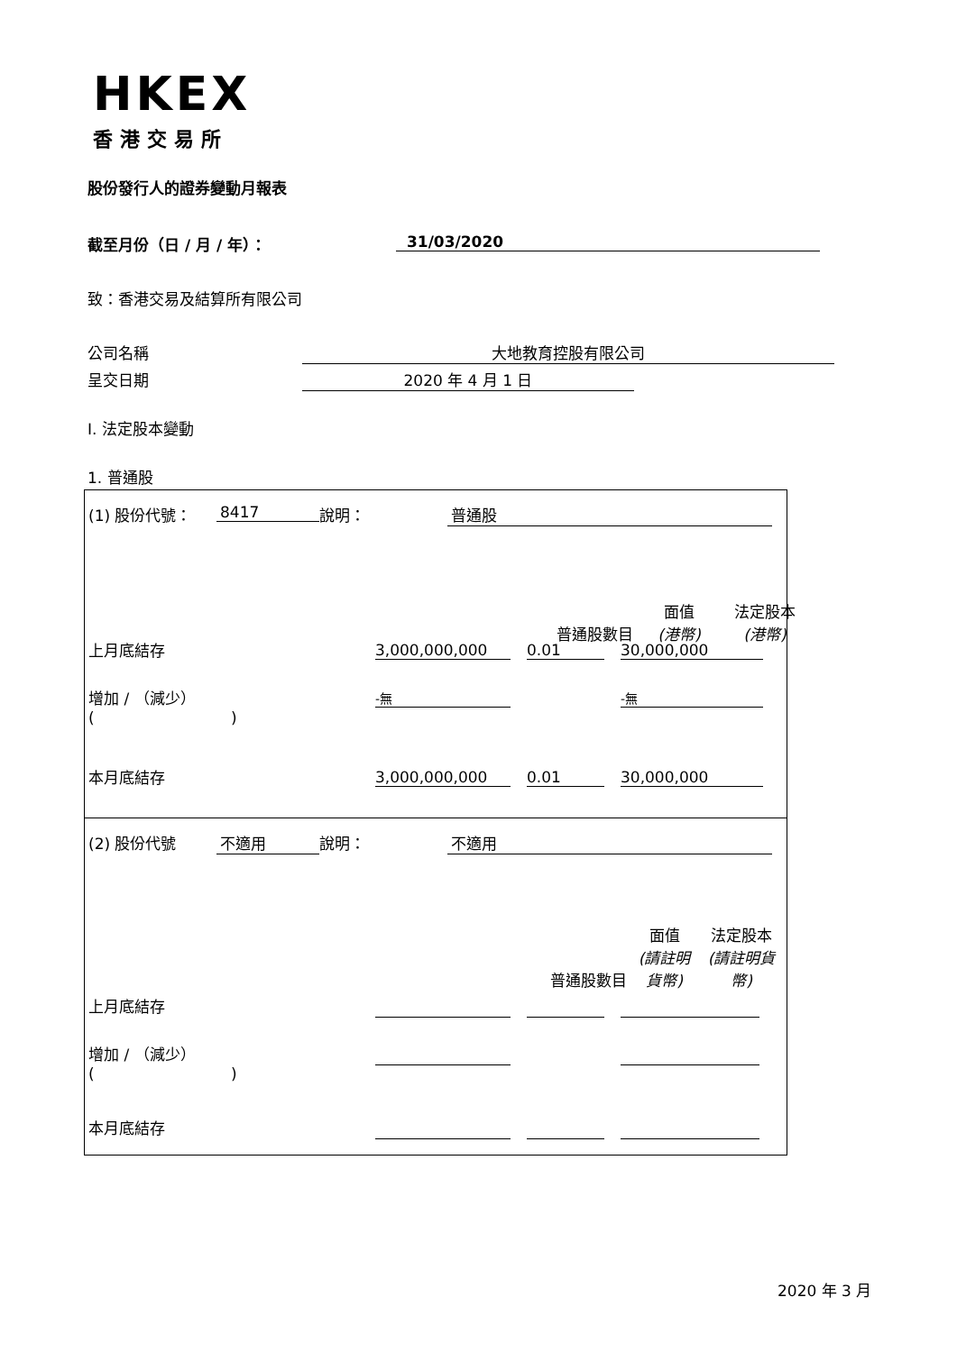HKEX
香港交易所
股份發行人的證券變動月報表
截至月份（日 / 月 / 年）： 31/03/2020
致：香港交易及結算所有限公司
公司名稱 大地教育控股有限公司
呈交日期 2020 年 4 月 1 日
I. 法定股本變動
1. 普通股
(1) 股份代號： 8417 說明： 普通股
| 普通股數目 | 面值 (港幣) | 法定股本 (港幣) |
| --- | --- | --- |
上月底結存 3,000,000,000 0.01 30,000,000
增加 / （減少）
( )
-無 -無
本月底結存 3,000,000,000 0.01 30,000,000
(2) 股份代號 不適用 說明： 不適用
| 普通股數目 | 面值 (請註明貨幣) | 法定股本 (請註明貨幣) |
| --- | --- | --- |
上月底結存
增加 / （減少）
( )
本月底結存
2020 年 3 月